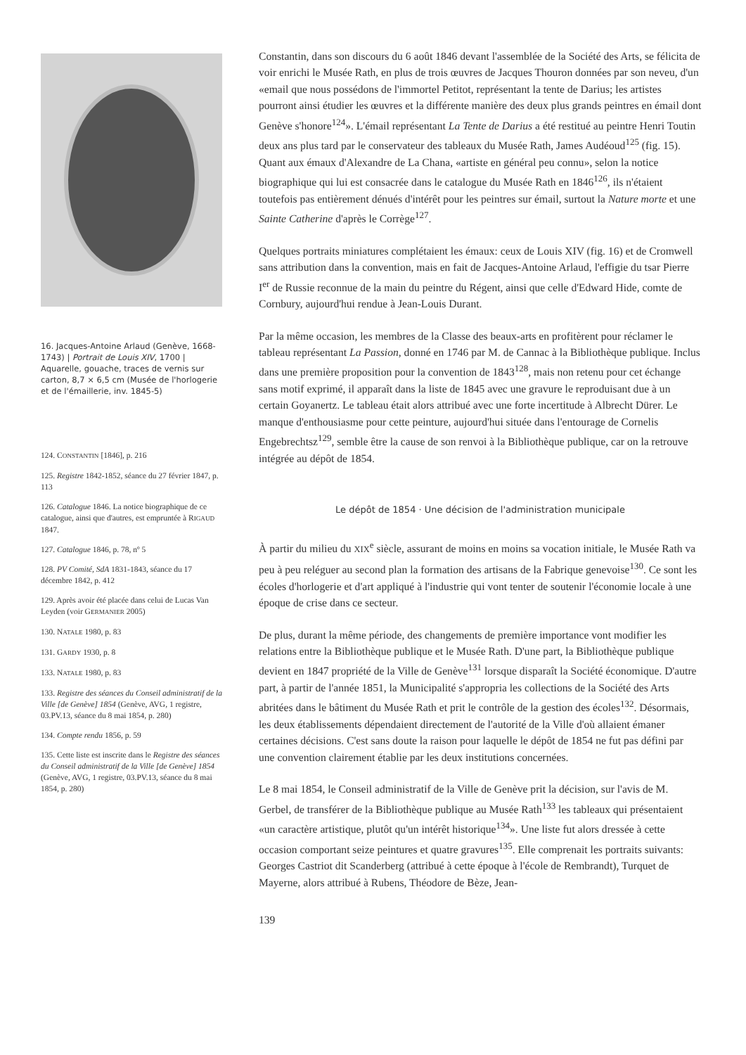16. Jacques-Antoine Arlaud (Genève, 1668-1743) | Portrait de Louis XIV, 1700 | Aquarelle, gouache, traces de vernis sur carton, 8,7 × 6,5 cm (Musée de l'horlogerie et de l'émaillerie, inv. 1845-5)
124. CONSTANTIN [1846], p. 216
125. Registre 1842-1852, séance du 27 février 1847, p. 113
126. Catalogue 1846. La notice biographique de ce catalogue, ainsi que d'autres, est empruntée à RIGAUD 1847.
127. Catalogue 1846, p. 78, nº 5
128. PV Comité, SdA 1831-1843, séance du 17 décembre 1842, p. 412
129. Après avoir été placée dans celui de Lucas Van Leyden (voir GERMANIER 2005)
130. NATALE 1980, p. 83
131. GARDY 1930, p. 8
133. NATALE 1980, p. 83
133. Registre des séances du Conseil administratif de la Ville [de Genève] 1854 (Genève, AVG, 1 registre, 03.PV.13, séance du 8 mai 1854, p. 280)
134. Compte rendu 1856, p. 59
135. Cette liste est inscrite dans le Registre des séances du Conseil administratif de la Ville [de Genève] 1854 (Genève, AVG, 1 registre, 03.PV.13, séance du 8 mai 1854, p. 280)
Constantin, dans son discours du 6 août 1846 devant l'assemblée de la Société des Arts, se félicita de voir enrichi le Musée Rath, en plus de trois œuvres de Jacques Thouron données par son neveu, d'un «email que nous possédons de l'immortel Petitot, représentant la tente de Darius; les artistes pourront ainsi étudier les œuvres et la différente manière des deux plus grands peintres en émail dont Genève s'honore<sup>124</sup>». L'émail représentant La Tente de Darius a été restitué au peintre Henri Toutin deux ans plus tard par le conservateur des tableaux du Musée Rath, James Audéoud<sup>125</sup> (fig. 15). Quant aux émaux d'Alexandre de La Chana, «artiste en général peu connu», selon la notice biographique qui lui est consacrée dans le catalogue du Musée Rath en 1846<sup>126</sup>, ils n'étaient toutefois pas entièrement dénués d'intérêt pour les peintres sur émail, surtout la Nature morte et une Sainte Catherine d'après le Corrège<sup>127</sup>.
Quelques portraits miniatures complétaient les émaux: ceux de Louis XIV (fig. 16) et de Cromwell sans attribution dans la convention, mais en fait de Jacques-Antoine Arlaud, l'effigie du tsar Pierre I<sup>er</sup> de Russie reconnue de la main du peintre du Régent, ainsi que celle d'Edward Hide, comte de Cornbury, aujourd'hui rendue à Jean-Louis Durant.
Par la même occasion, les membres de la Classe des beaux-arts en profitèrent pour réclamer le tableau représentant La Passion, donné en 1746 par M. de Cannac à la Bibliothèque publique. Inclus dans une première proposition pour la convention de 1843<sup>128</sup>, mais non retenu pour cet échange sans motif exprimé, il apparaît dans la liste de 1845 avec une gravure le reproduisant due à un certain Goyanertz. Le tableau était alors attribué avec une forte incertitude à Albrecht Dürer. Le manque d'enthousiasme pour cette peinture, aujourd'hui située dans l'entourage de Cornelis Engebrechtsz<sup>129</sup>, semble être la cause de son renvoi à la Bibliothèque publique, car on la retrouve intégrée au dépôt de 1854.
Le dépôt de 1854 · Une décision de l'administration municipale
À partir du milieu du XIX<sup>e</sup> siècle, assurant de moins en moins sa vocation initiale, le Musée Rath va peu à peu reléguer au second plan la formation des artisans de la Fabrique genevoise<sup>130</sup>. Ce sont les écoles d'horlogerie et d'art appliqué à l'industrie qui vont tenter de soutenir l'économie locale à une époque de crise dans ce secteur.
De plus, durant la même période, des changements de première importance vont modifier les relations entre la Bibliothèque publique et le Musée Rath. D'une part, la Bibliothèque publique devient en 1847 propriété de la Ville de Genève<sup>131</sup> lorsque disparaît la Société économique. D'autre part, à partir de l'année 1851, la Municipalité s'appropria les collections de la Société des Arts abritées dans le bâtiment du Musée Rath et prit le contrôle de la gestion des écoles<sup>132</sup>. Désormais, les deux établissements dépendaient directement de l'autorité de la Ville d'où allaient émaner certaines décisions. C'est sans doute la raison pour laquelle le dépôt de 1854 ne fut pas défini par une convention clairement établie par les deux institutions concernées.
Le 8 mai 1854, le Conseil administratif de la Ville de Genève prit la décision, sur l'avis de M. Gerbel, de transférer de la Bibliothèque publique au Musée Rath<sup>133</sup> les tableaux qui présentaient «un caractère artistique, plutôt qu'un intérêt historique<sup>134</sup>». Une liste fut alors dressée à cette occasion comportant seize peintures et quatre gravures<sup>135</sup>. Elle comprenait les portraits suivants: Georges Castriot dit Scanderberg (attribué à cette époque à l'école de Rembrandt), Turquet de Mayerne, alors attribué à Rubens, Théodore de Bèze, Jean-
139